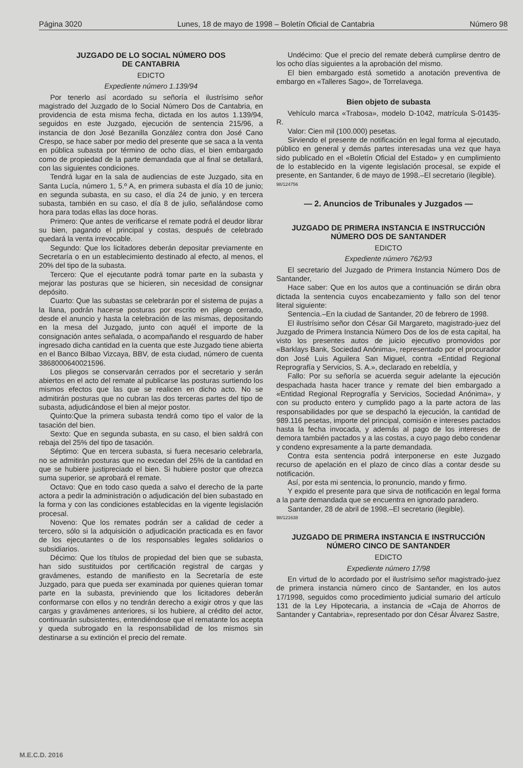Página 3020 Lunes, 18 de mayo de 1998 – Boletín Oficial de Cantabria Número 98
JUZGADO DE LO SOCIAL NÚMERO DOS
DE CANTABRIA
EDICTO
Expediente número 1.139/94
Por tenerlo así acordado su señoría el ilustrísimo señor magistrado del Juzgado de lo Social Número Dos de Cantabria, en providencia de esta misma fecha, dictada en los autos 1.139/94, seguidos en este Juzgado, ejecución de sentencia 215/96, a instancia de don José Bezanilla González contra don José Cano Crespo, se hace saber por medio del presente que se saca a la venta en pública subasta por término de ocho días, el bien embargado como de propiedad de la parte demandada que al final se detallará, con las siguientes condiciones.
Tendrá lugar en la sala de audiencias de este Juzgado, sita en Santa Lucía, número 1, 5.º A, en primera subasta el día 10 de junio; en segunda subasta, en su caso, el día 24 de junio, y en tercera subasta, también en su caso, el día 8 de julio, señalándose como hora para todas ellas las doce horas.
Primero: Que antes de verificarse el remate podrá el deudor librar su bien, pagando el principal y costas, después de celebrado quedará la venta irrevocable.
Segundo: Que los licitadores deberán depositar previamente en Secretaría o en un establecimiento destinado al efecto, al menos, el 20% del tipo de la subasta.
Tercero: Que el ejecutante podrá tomar parte en la subasta y mejorar las posturas que se hicieren, sin necesidad de consignar depósito.
Cuarto: Que las subastas se celebrarán por el sistema de pujas a la llana, podrán hacerse posturas por escrito en pliego cerrado, desde el anuncio y hasta la celebración de las mismas, depositando en la mesa del Juzgado, junto con aquél el importe de la consignación antes señalada, o acompañando el resguardo de haber ingresado dicha cantidad en la cuenta que este Juzgado tiene abierta en el Banco Bilbao Vizcaya, BBV, de esta ciudad, número de cuenta 3868000640021596.
Los pliegos se conservarán cerrados por el secretario y serán abiertos en el acto del remate al publicarse las posturas surtiendo los mismos efectos que las que se realicen en dicho acto. No se admitirán posturas que no cubran las dos terceras partes del tipo de subasta, adjudicándose el bien al mejor postor.
Quinto:Que la primera subasta tendrá como tipo el valor de la tasación del bien.
Sexto: Que en segunda subasta, en su caso, el bien saldrá con rebaja del 25% del tipo de tasación.
Séptimo: Que en tercera subasta, si fuera necesario celebrarla, no se admitirán posturas que no excedan del 25% de la cantidad en que se hubiere justipreciado el bien. Si hubiere postor que ofrezca suma superior, se aprobará el remate.
Octavo: Que en todo caso queda a salvo el derecho de la parte actora a pedir la administración o adjudicación del bien subastado en la forma y con las condiciones establecidas en la vigente legislación procesal.
Noveno: Que los remates podrán ser a calidad de ceder a tercero, sólo si la adquisición o adjudicación practicada es en favor de los ejecutantes o de los responsables legales solidarios o subsidiarios.
Décimo: Que los títulos de propiedad del bien que se subasta, han sido sustituidos por certificación registral de cargas y gravámenes, estando de manifiesto en la Secretaría de este Juzgado, para que pueda ser examinada por quienes quieran tomar parte en la subasta, previniendo que los licitadores deberán conformarse con ellos y no tendrán derecho a exigir otros y que las cargas y gravámenes anteriores, si los hubiere, al crédito del actor, continuarán subsistentes, entendiéndose que el rematante los acepta y queda subrogado en la responsabilidad de los mismos sin destinarse a su extinción el precio del remate.
Undécimo: Que el precio del remate deberá cumplirse dentro de los ocho días siguientes a la aprobación del mismo.
El bien embargado está sometido a anotación preventiva de embargo en «Talleres Sago», de Torrelavega.
Bien objeto de subasta
Vehículo marca «Trabosa», modelo D-1042, matrícula S-01435-R.
Valor: Cien mil (100.000) pesetas.
Sirviendo el presente de notificación en legal forma al ejecutado, público en general y demás partes interesadas una vez que haya sido publicado en el «Boletín Oficial del Estado» y en cumplimiento de lo establecido en la vigente legislación procesal, se expide el presente, en Santander, 6 de mayo de 1998.–El secretario (ilegible).
98/124756
— 2. Anuncios de Tribunales y Juzgados —
JUZGADO DE PRIMERA INSTANCIA E INSTRUCCIÓN NÚMERO DOS DE SANTANDER
EDICTO
Expediente número 762/93
El secretario del Juzgado de Primera Instancia Número Dos de Santander,
Hace saber: Que en los autos que a continuación se dirán obra dictada la sentencia cuyos encabezamiento y fallo son del tenor literal siguiente:
Sentencia.–En la ciudad de Santander, 20 de febrero de 1998.
El ilustrísimo señor don César Gil Margareto, magistrado-juez del Juzgado de Primera Instancia Número Dos de los de esta capital, ha visto los presentes autos de juicio ejecutivo promovidos por «Barklays Bank, Sociedad Anónima», representado por el procurador don José Luis Aguilera San Miguel, contra «Entidad Regional Reprografía y Servicios, S. A.», declarado en rebeldía, y
Fallo: Por su señoría se acuerda seguir adelante la ejecución despachada hasta hacer trance y remate del bien embargado a «Entidad Regional Reprografía y Servicios, Sociedad Anónima», y con su producto entero y cumplido pago a la parte actora de las responsabilidades por que se despachó la ejecución, la cantidad de 989.116 pesetas, importe del principal, comisión e intereses pactados hasta la fecha invocada, y además al pago de los intereses de demora también pactados y a las costas, a cuyo pago debo condenar y condeno expresamente a la parte demandada.
Contra esta sentencia podrá interponerse en este Juzgado recurso de apelación en el plazo de cinco días a contar desde su notificación.
Así, por esta mi sentencia, lo pronuncio, mando y firmo.
Y expido el presente para que sirva de notificación en legal forma a la parte demandada que se encuentra en ignorado paradero.
Santander, 28 de abril de 1998.–El secretario (ilegible).
98/121638
JUZGADO DE PRIMERA INSTANCIA E INSTRUCCIÓN NÚMERO CINCO DE SANTANDER
EDICTO
Expediente número 17/98
En virtud de lo acordado por el ilustrísimo señor magistrado-juez de primera instancia número cinco de Santander, en los autos 17/1998, seguidos como procedimiento judicial sumario del artículo 131 de la Ley Hipotecaria, a instancia de «Caja de Ahorros de Santander y Cantabria», representado por don César Álvarez Sastre,
M.E.C.D. 2016